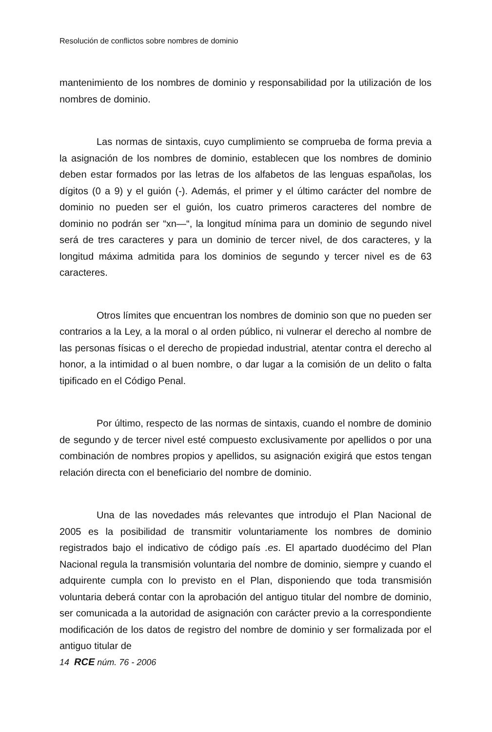Resolución de conflictos sobre nombres de dominio
mantenimiento de los nombres de dominio y responsabilidad por la utilización de los nombres de dominio.
Las normas de sintaxis, cuyo cumplimiento se comprueba de forma previa a la asignación de los nombres de dominio, establecen que los nombres de dominio deben estar formados por las letras de los alfabetos de las lenguas españolas, los dígitos (0 a 9) y el guión (-). Además, el primer y el último carácter del nombre de dominio no pueden ser el guión, los cuatro primeros caracteres del nombre de dominio no podrán ser “xn—“, la longitud mínima para un dominio de segundo nivel será de tres caracteres y para un dominio de tercer nivel, de dos caracteres, y la longitud máxima admitida para los dominios de segundo y tercer nivel es de 63 caracteres.
Otros límites que encuentran los nombres de dominio son que no pueden ser contrarios a la Ley, a la moral o al orden público, ni vulnerar el derecho al nombre de las personas físicas o el derecho de propiedad industrial, atentar contra el derecho al honor, a la intimidad o al buen nombre, o dar lugar a la comisión de un delito o falta tipificado en el Código Penal.
Por último, respecto de las normas de sintaxis, cuando el nombre de dominio de segundo y de tercer nivel esté compuesto exclusivamente por apellidos o por una combinación de nombres propios y apellidos, su asignación exigirá que estos tengan relación directa con el beneficiario del nombre de dominio.
Una de las novedades más relevantes que introdujo el Plan Nacional de 2005 es la posibilidad de transmitir voluntariamente los nombres de dominio registrados bajo el indicativo de código país .es. El apartado duodécimo del Plan Nacional regula la transmisión voluntaria del nombre de dominio, siempre y cuando el adquirente cumpla con lo previsto en el Plan, disponiendo que toda transmisión voluntaria deberá contar con la aprobación del antiguo titular del nombre de dominio, ser comunicada a la autoridad de asignación con carácter previo a la correspondiente modificación de los datos de registro del nombre de dominio y ser formalizada por el antiguo titular de
14 RCE núm. 76 - 2006